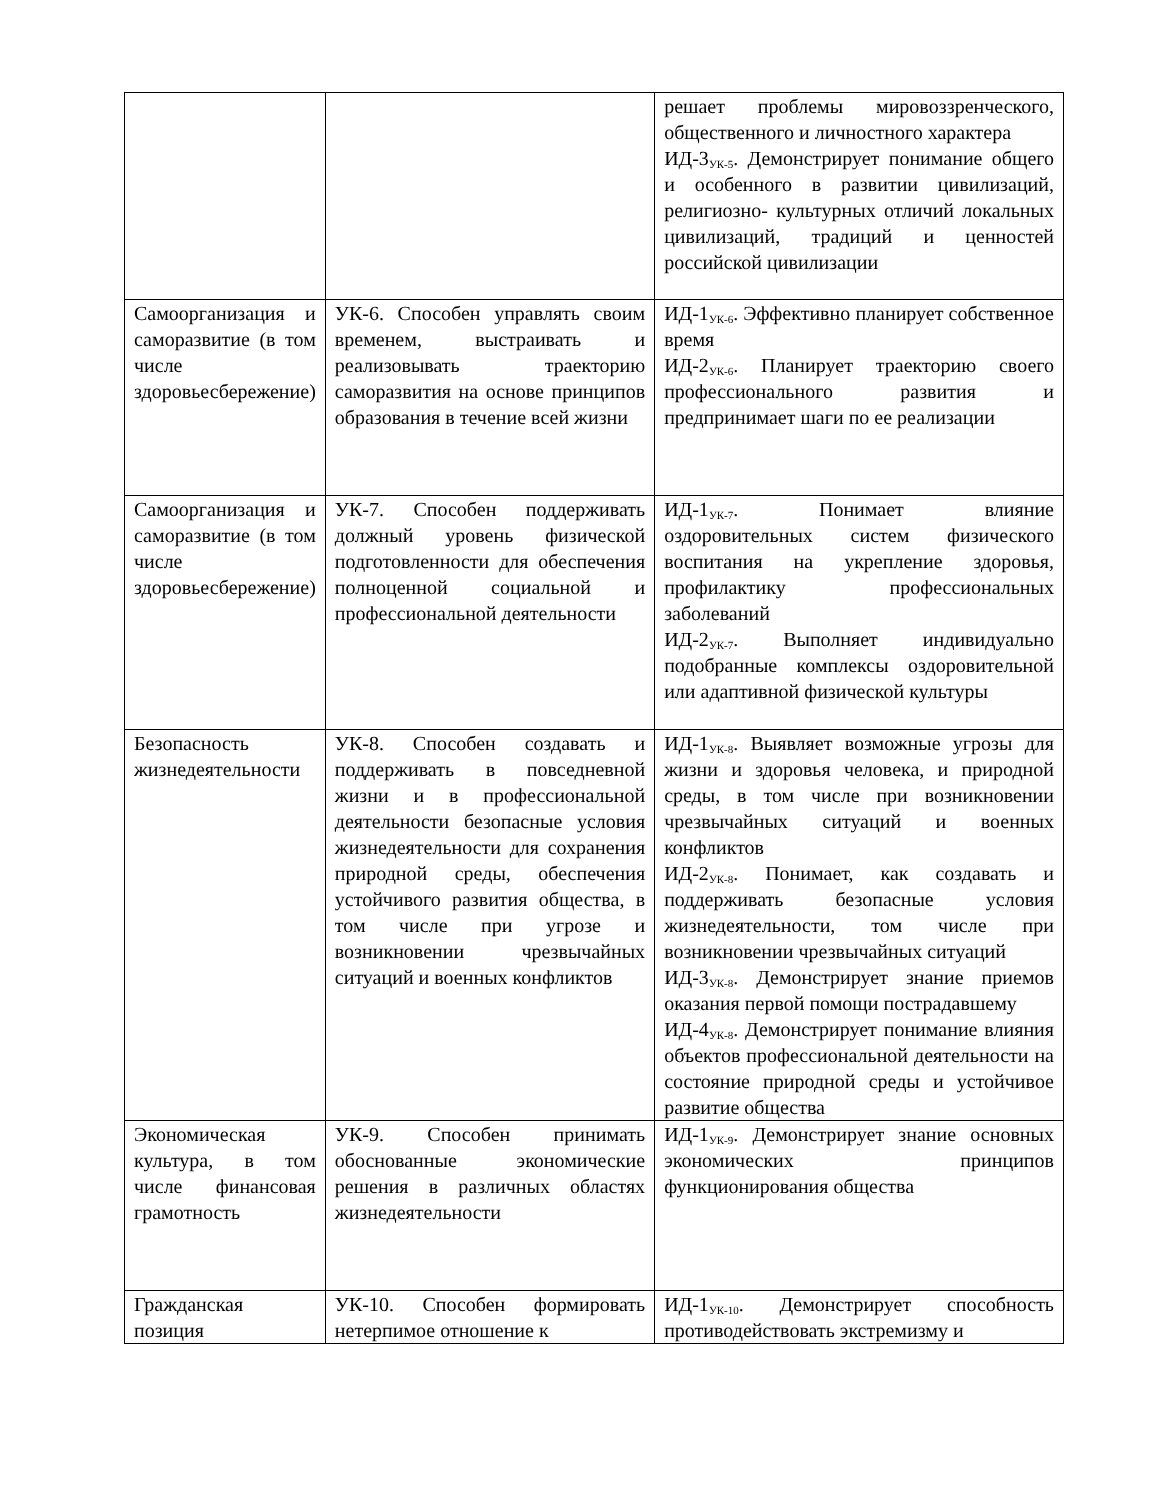| | | решает проблемы мировоззренческого, общественного и личностного характера ИД-3<sub>УК-5</sub>. Демонстрирует понимание общего и особенного в развитии цивилизаций, религиозно- культурных отличий локальных цивилизаций, традиций и ценностей российской цивилизации |
| Самоорганизация и саморазвитие (в том числе здоровьесбережение) | УК-6. Способен управлять своим временем, выстраивать и реализовывать траекторию саморазвития на основе принципов образования в течение всей жизни | ИД-1<sub>УК-6</sub>. Эффективно планирует собственное время ИД-2<sub>УК-6</sub>. Планирует траекторию своего профессионального развития и предпринимает шаги по ее реализации |
| Самоорганизация и саморазвитие (в том числе здоровьесбережение) | УК-7. Способен поддерживать должный уровень физической подготовленности для обеспечения полноценной социальной и профессиональной деятельности | ИД-1<sub>УК-7</sub>. Понимает влияние оздоровительных систем физического воспитания на укрепление здоровья, профилактику профессиональных заболеваний ИД-2<sub>УК-7</sub>. Выполняет индивидуально подобранные комплексы оздоровительной или адаптивной физической культуры |
| Безопасность жизнедеятельности | УК-8. Способен создавать и поддерживать в повседневной жизни и в профессиональной деятельности безопасные условия жизнедеятельности для сохранения природной среды, обеспечения устойчивого развития общества, в том числе при угрозе и возникновении чрезвычайных ситуаций и военных конфликтов | ИД-1<sub>УК-8</sub>. Выявляет возможные угрозы для жизни и здоровья человека, и природной среды, в том числе при возникновении чрезвычайных ситуаций и военных конфликтов ИД-2<sub>УК-8</sub>. Понимает, как создавать и поддерживать безопасные условия жизнедеятельности, том числе при возникновении чрезвычайных ситуаций ИД-3<sub>УК-8</sub>. Демонстрирует знание приемов оказания первой помощи пострадавшему ИД-4<sub>УК-8</sub>. Демонстрирует понимание влияния объектов профессиональной деятельности на состояние природной среды и устойчивое развитие общества |
| Экономическая культура, в том числе финансовая грамотность | УК-9. Способен принимать обоснованные экономические решения в различных областях жизнедеятельности | ИД-1<sub>УК-9</sub>. Демонстрирует знание основных экономических принципов функционирования общества |
| Гражданская позиция | УК-10. Способен формировать нетерпимое отношение к | ИД-1<sub>УК-10</sub>. Демонстрирует способность противодействовать экстремизму и |